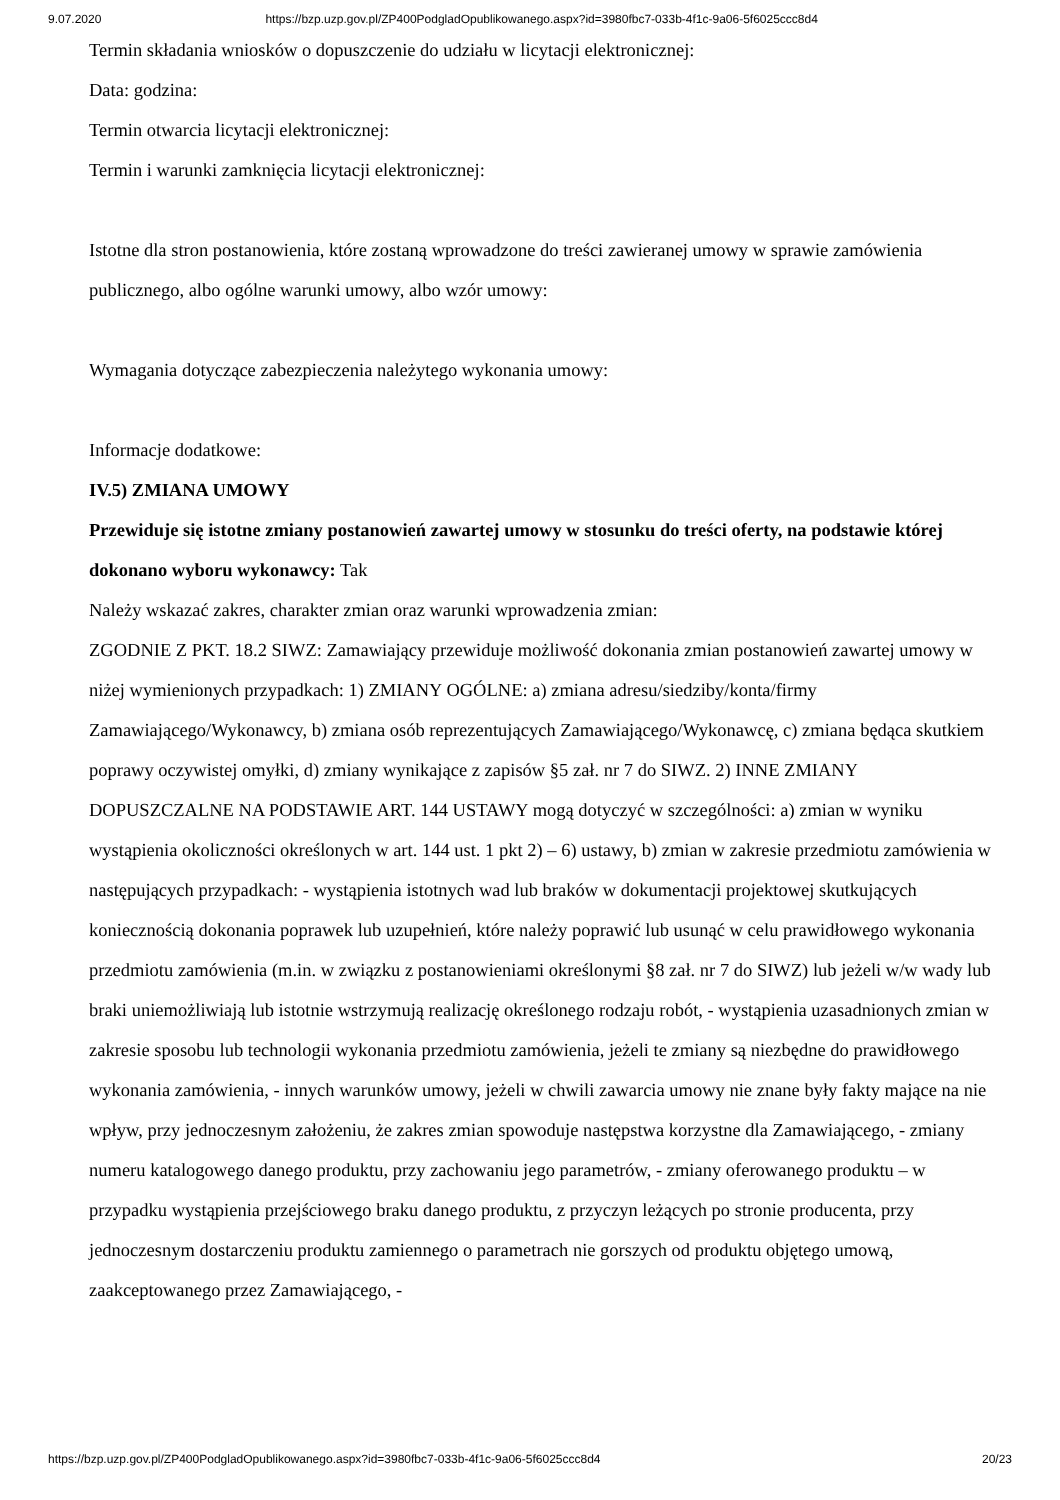9.07.2020 https://bzp.uzp.gov.pl/ZP400PodgladOpublikowanego.aspx?id=3980fbc7-033b-4f1c-9a06-5f6025ccc8d4
Termin składania wniosków o dopuszczenie do udziału w licytacji elektronicznej:
Data: godzina:
Termin otwarcia licytacji elektronicznej:
Termin i warunki zamknięcia licytacji elektronicznej:
Istotne dla stron postanowienia, które zostaną wprowadzone do treści zawieranej umowy w sprawie zamówienia publicznego, albo ogólne warunki umowy, albo wzór umowy:
Wymagania dotyczące zabezpieczenia należytego wykonania umowy:
Informacje dodatkowe:
IV.5) ZMIANA UMOWY
Przewiduje się istotne zmiany postanowień zawartej umowy w stosunku do treści oferty, na podstawie której dokonano wyboru wykonawcy: Tak
Należy wskazać zakres, charakter zmian oraz warunki wprowadzenia zmian:
ZGODNIE Z PKT. 18.2 SIWZ: Zamawiający przewiduje możliwość dokonania zmian postanowień zawartej umowy w niżej wymienionych przypadkach: 1) ZMIANY OGÓLNE: a) zmiana adresu/siedziby/konta/firmy Zamawiającego/Wykonawcy, b) zmiana osób reprezentujących Zamawiającego/Wykonawcę, c) zmiana będąca skutkiem poprawy oczywistej omyłki, d) zmiany wynikające z zapisów §5 zał. nr 7 do SIWZ. 2) INNE ZMIANY DOPUSZCZALNE NA PODSTAWIE ART. 144 USTAWY mogą dotyczyć w szczególności: a) zmian w wyniku wystąpienia okoliczności określonych w art. 144 ust. 1 pkt 2) – 6) ustawy, b) zmian w zakresie przedmiotu zamówienia w następujących przypadkach: - wystąpienia istotnych wad lub braków w dokumentacji projektowej skutkujących koniecznością dokonania poprawek lub uzupełnień, które należy poprawić lub usunąć w celu prawidłowego wykonania przedmiotu zamówienia (m.in. w związku z postanowieniami określonymi §8 zał. nr 7 do SIWZ) lub jeżeli w/w wady lub braki uniemożliwiają lub istotnie wstrzymują realizację określonego rodzaju robót, - wystąpienia uzasadnionych zmian w zakresie sposobu lub technologii wykonania przedmiotu zamówienia, jeżeli te zmiany są niezbędne do prawidłowego wykonania zamówienia, - innych warunków umowy, jeżeli w chwili zawarcia umowy nie znane były fakty mające na nie wpływ, przy jednoczesnym założeniu, że zakres zmian spowoduje następstwa korzystne dla Zamawiającego, - zmiany numeru katalogowego danego produktu, przy zachowaniu jego parametrów, - zmiany oferowanego produktu – w przypadku wystąpienia przejściowego braku danego produktu, z przyczyn leżących po stronie producenta, przy jednoczesnym dostarczeniu produktu zamiennego o parametrach nie gorszych od produktu objętego umową, zaakceptowanego przez Zamawiającego, -
https://bzp.uzp.gov.pl/ZP400PodgladOpublikowanego.aspx?id=3980fbc7-033b-4f1c-9a06-5f6025ccc8d4 20/23